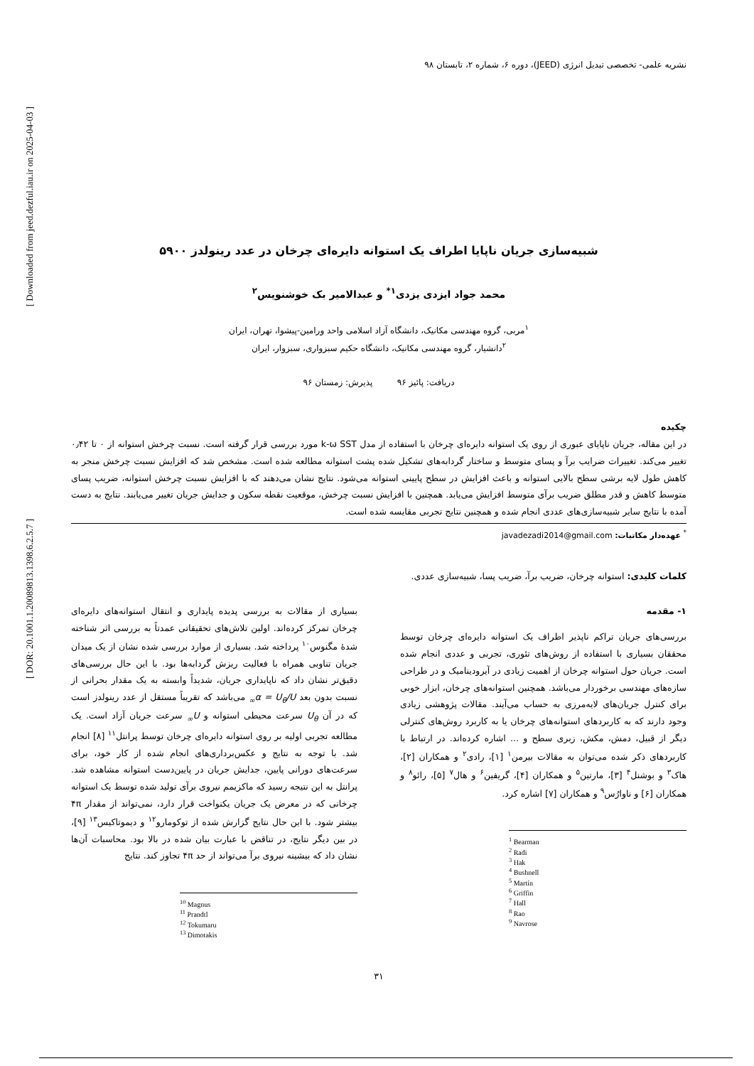[ Downloaded from jeed.dezful.iau.ir on 2025-04-03 ]
[ DOR: 20.1001.1.20089813.1398.6.2.5.7 ]
نشریه علمی- تخصصی تبدیل انرژی (JEED)، دوره ۶، شماره ۲، تابستان ۹۸
شبیه‌سازی جریان ناپایا اطراف یک استوانه دایره‌ای چرخان در عدد رینولدز ۵۹۰۰
محمد جواد ایزدی یزدی<sup>۱*</sup> و عبدالامیر بک خوشنویس<sup>۲</sup>
<sup>۱</sup> مربی، گروه مهندسی مکانیک، دانشگاه آزاد اسلامی واحد ورامین-پیشوا، تهران، ایران
<sup>۲</sup> دانشیار، گروه مهندسی مکانیک، دانشگاه حکیم سبزواری، سبزوار، ایران
دریافت: پائیز ۹۶ پذیرش: زمستان ۹۶
چکیده
در این مقاله، جریان ناپایای عبوری از روی یک استوانه دایره‌ای چرخان با استفاده از مدل k-ω SST مورد بررسی قرار گرفته است. نسبت چرخش استوانه از ۰ تا ۰٫۴۲ تغییر می‌کند. تغییرات ضرایب برآ و پسای متوسط و ساختار گردابه‌های تشکیل شده پشت استوانه مطالعه شده است. مشخص شد که افزایش نسبت چرخش منجر به کاهش طول لایه برشی سطح بالایی استوانه و باعث افزایش در سطح پایینی استوانه می‌شود. نتایج نشان می‌دهند که با افزایش نسبت چرخش استوانه، ضریب پسای متوسط کاهش و قدر مطلق ضریب برآی متوسط افزایش می‌یابد. همچنین با افزایش نسبت چرخش، موقعیت نقطه سکون و جدایش جریان تغییر می‌یابند. نتایج به دست آمده با نتایج سایر شبیه‌سازی‌های عددی انجام شده و همچنین نتایج تجربی مقایسه شده است.
<sup>*</sup> عهده‌دار مکاتبات: javadezadi2014@gmail.com
کلمات کلیدی: استوانه چرخان، ضریب برآ، ضریب پسا، شبیه‌سازی عددی.
۱- مقدمه
بررسی‌های جریان تراکم ناپذیر اطراف یک استوانه دایره‌ای چرخان توسط محققان بسیاری با استفاده از روش‌های تئوری، تجربی و عددی انجام شده است. جریان حول استوانه چرخان از اهمیت زیادی در آیرودینامیک و در طراحی سازه‌های مهندسی برخوردار می‌باشد. همچنین استوانه‌های چرخان، ابزار خوبی برای کنترل جریان‌های لایه‌مرزی به حساب می‌آیند. مقالات پژوهشی زیادی وجود دارند که به کاربردهای استوانه‌های چرخان یا به کاربرد روش‌های کنترلی دیگر از قبیل، دمش، مکش، زبری سطح و ... اشاره کرده‌اند. در ارتباط با کاربردهای ذکر شده می‌توان به مقالات بیرمن<sup>۱</sup> [۱]، رادی<sup>۲</sup> و همکاران [۲]، هاک<sup>۳</sup> و بوشنل<sup>۴</sup> [۳]، مارتین<sup>۵</sup> و همکاران [۴]، گریفین<sup>۶</sup> و هال<sup>۷</sup> [۵]، رائو<sup>۸</sup> و همکاران [۶] و ناوارُس<sup>۹</sup> و همکاران [۷] اشاره کرد.
<sup>1</sup> Bearman
<sup>2</sup> Radi
<sup>3</sup> Hak
<sup>4</sup> Bushnell
<sup>5</sup> Martín
<sup>6</sup> Griffin
<sup>7</sup> Hall
<sup>8</sup> Rao
<sup>9</sup> Navrose
بسیاری از مقالات به بررسی پدیده پایداری و انتقال استوانه‌های دایره‌ای چرخان تمرکز کرده‌اند. اولین تلاش‌های تحقیقاتی عمدتاً به بررسی اثر شناخته شدهٔ مگنوس<sup>۱۰</sup> پرداخته شد. بسیاری از موارد بررسی شده نشان از یک میدان جریان تناوبی همراه با فعالیت ریزش گردابه‌ها بود. با این حال بررسی‌های دقیق‌تر نشان داد که ناپایداری جریان، شدیداً وابسته به یک مقدار بحرانی از نسبت بدون بعد α = U<sub>θ</sub>/U<sub>∞</sub> می‌باشد که تقریباً مستقل از عدد رینولدز است که در آن U<sub>θ</sub> سرعت محیطی استوانه و U<sub>∞</sub> سرعت جریان آزاد است. یک مطالعه تجربی اولیه بر روی استوانه دایره‌ای چرخان توسط پرانتل<sup>۱۱</sup> [۸] انجام شد. با توجه به نتایج و عکس‌برداری‌های انجام شده از کار خود، برای سرعت‌های دورانی پایین، جدایش جریان در پایین‌دست استوانه مشاهده شد. پرانتل به این نتیجه رسید که ماکزیمم نیروی برآی تولید شده توسط یک استوانه چرخانی که در معرض یک جریان یکنواخت قرار دارد، نمی‌تواند از مقدار ۴π بیشتر شود. با این حال نتایج گزارش شده از توکومارو<sup>۱۲</sup> و دیموتاکیس<sup>۱۳</sup> [۹]، در بین دیگر نتایج، در تناقض با عبارت بیان شده در بالا بود. محاسبات آن‌ها نشان داد که بیشینه نیروی برآ می‌تواند از حد ۴π تجاوز کند. نتایج
<sup>10</sup> Magnus
<sup>11</sup> Prandtl
<sup>12</sup> Tokumaru
<sup>13</sup> Dimotakis
۳۱